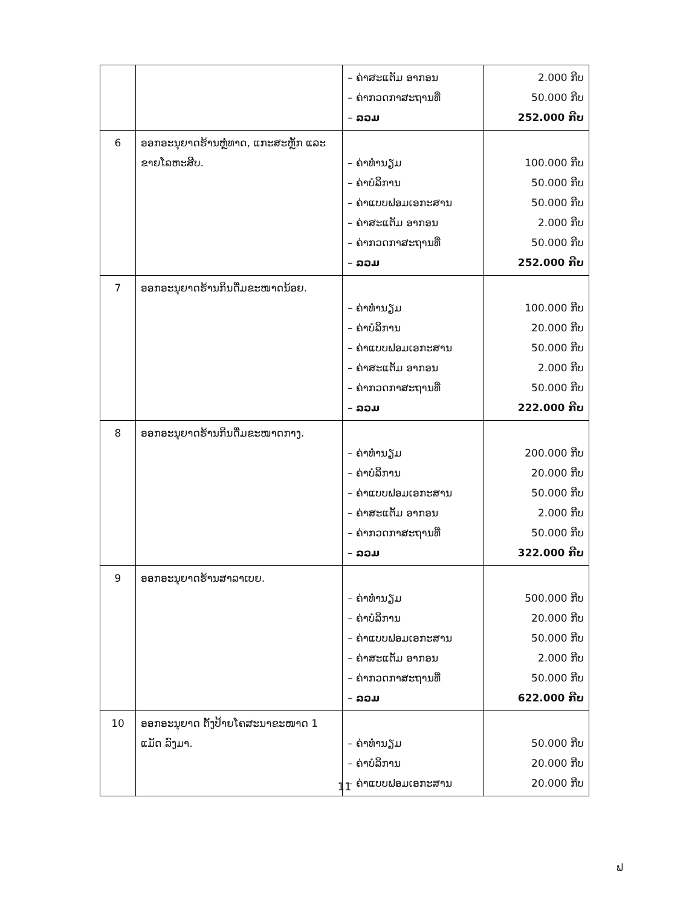| | | – ຄ່າສະແຕັມ ອາກອນ – ຄ່າກວດກາສະຖານທີ່ – ລວມ | 2.000 ກີບ 50.000 ກີບ 252.000 ກີບ |
| 6 | ອອກອະນຸຍາດຮ້ານຫຼໍ່ທາດ, ແກະສະຫຼັກ ແລະ ຂາຍໂລຫະສີບ. | – ຄ່າທຳນຽມ – ຄ່າບໍລິການ – ຄ່າແບບຟອມເອກະສານ – ຄ່າສະແຕັມ ອາກອນ – ຄ່າກວດກາສະຖານທີ່ – ລວມ | 100.000 ກີບ 50.000 ກີບ 50.000 ກີບ 2.000 ກີບ 50.000 ກີບ 252.000 ກີບ |
| 7 | ອອກອະນຸຍາດຮ້ານກິນດື່ມຂະໜາດນ້ອຍ. | – ຄ່າທຳນຽມ – ຄ່າບໍລິການ – ຄ່າແບບຟອມເອກະສານ – ຄ່າສະແຕັມ ອາກອນ – ຄ່າກວດກາສະຖານທີ່ – ລວມ | 100.000 ກີບ 20.000 ກີບ 50.000 ກີບ 2.000 ກີບ 50.000 ກີບ 222.000 ກີບ |
| 8 | ອອກອະນຸຍາດຮ້ານກິນດື່ມຂະໜາດກາງ. | – ຄ່າທຳນຽມ – ຄ່າບໍລິການ – ຄ່າແບບຟອມເອກະສານ – ຄ່າສະແຕັມ ອາກອນ – ຄ່າກວດກາສະຖານທີ່ – ລວມ | 200.000 ກີບ 20.000 ກີບ 50.000 ກີບ 2.000 ກີບ 50.000 ກີບ 322.000 ກີບ |
| 9 | ອອກອະນຸຍາດຮ້ານສາລາເບຍ. | – ຄ່າທຳນຽມ – ຄ່າບໍລິການ – ຄ່າແບບຟອມເອກະສານ – ຄ່າສະແຕັມ ອາກອນ – ຄ່າກວດກາສະຖານທີ່ – ລວມ | 500.000 ກີບ 20.000 ກີບ 50.000 ກີບ 2.000 ກີບ 50.000 ກີບ 622.000 ກີບ |
| 10 | ອອກອະນຸຍາດ ຕັ້ງປ້າຍໂຄສະນາຂະໜາດ 1 ແມັດ ລົງມາ. | – ຄ່າທຳນຽມ – ຄ່າບໍລິການ – ຄ່າແບບຟອມເອກະສານ | 50.000 ກີບ 20.000 ກີບ 20.000 ກີບ |
11
ຟ